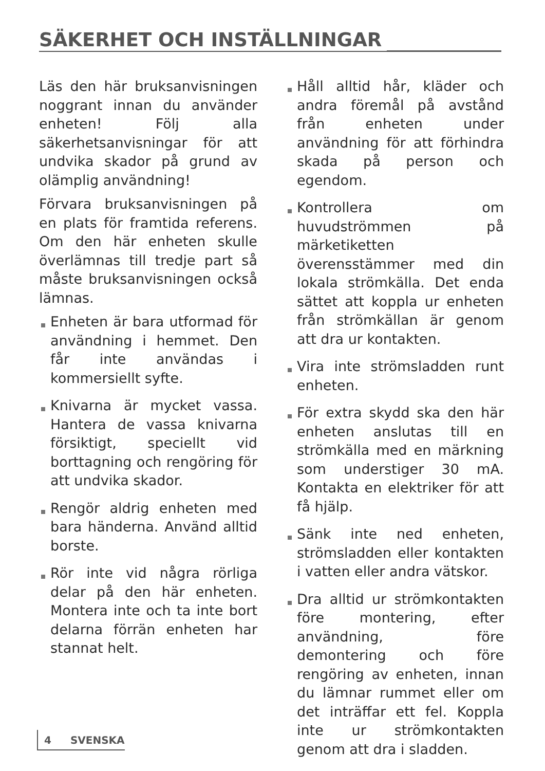SÄKERHET OCH INSTÄLLNINGAR
Läs den här bruksanvisningen noggrant innan du använder enheten! Följ alla säkerhetsanvisningar för att undvika skador på grund av olämplig användning!
Förvara bruksanvisningen på en plats för framtida referens. Om den här enheten skulle överlämnas till tredje part så måste bruksanvisningen också lämnas.
Enheten är bara utformad för användning i hemmet. Den får inte användas i kommersiellt syfte.
Knivarna är mycket vassa. Hantera de vassa knivarna försiktigt, speciellt vid borttagning och rengöring för att undvika skador.
Rengör aldrig enheten med bara händerna. Använd alltid borste.
Rör inte vid några rörliga delar på den här enheten. Montera inte och ta inte bort delarna förrän enheten har stannat helt.
Håll alltid hår, kläder och andra föremål på avstånd från enheten under användning för att förhindra skada på person och egendom.
Kontrollera om huvudströmmen på märketiketten överensstämmer med din lokala strömkälla. Det enda sättet att koppla ur enheten från strömkällan är genom att dra ur kontakten.
Vira inte strömsladden runt enheten.
För extra skydd ska den här enheten anslutas till en strömkälla med en märkning som understiger 30 mA. Kontakta en elektriker för att få hjälp.
Sänk inte ned enheten, strömsladden eller kontakten i vatten eller andra vätskor.
Dra alltid ur strömkontakten före montering, efter användning, före demontering och före rengöring av enheten, innan du lämnar rummet eller om det inträffar ett fel. Koppla inte ur strömkontakten genom att dra i sladden.
4 SVENSKA